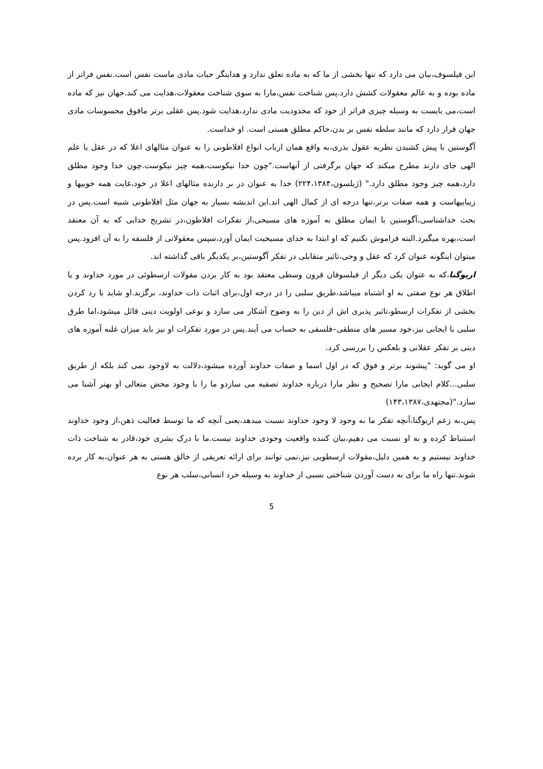این فیلسوف،بیان می دارد که تنها بخشی از ما که به ماده تعلق ندارد و هدایتگر حیات مادی ماست نفس است.نفس فراتر از ماده بوده و به عالم معقولات کشش دارد.پس شناخت نفس،مارا به سوی شناخت معقولات،هدایت می کند.جهان نیز که ماده است،می بایست به وسیله چیزی فراتر از خود که محدودیت مادی ندارد،هدایت شود.پس عقلی برتر مافوق محسوسات مادی جهان قرار دارد که مانند سلطه نفس بر بدن،حاکم مطلق هستی است. او خداست.
آگوستین با پیش کشیدن نظریه عقول بذری،به واقع همان ارباب انواع افلاطونی را به عنوان مثالهای اعلا که در عقل یا علم الهی جای دارند مطرح میکند که جهان برگرفتی از آنهاست."چون خدا نیکوست،همه چیز نیکوست.چون خدا وجود مطلق دارد،همه چیز وجود مطلق دارد." (ژیلسون،۲۲۴،۱۳۸۴) خدا به عنوان در بر دارنده مثالهای اعلا در خود،غایت همه خوبیها و زیباییهاست و همه صفات برتر،تنها درجه ای از کمال الهی اند.این اندیشه بسیار به جهان مثل افلاطونی شبیه است.پس در بحث خداشناسی،آگوستین با ایمان مطلق به آموزه های مسیحی،از تفکرات افلاطون،در تشریح خدایی که به آن معتقد است،بهره میگیرد.البته فراموش نکنیم که او ابتدا به خدای مسیحیت ایمان آورد،سپس معقولاتی از فلسفه را به آن افزود.پس میتوان اینگونه عنوان کرد که عقل و وحی،تاثیر متقابلی در تفکر آگوستین،بر یکدیگر باقی گذاشته اند.
اریوگنا،که به عنوان یکی دیگر از فیلسوفان قرون وسطی معتقد بود به کار بردن مقولات ارسطوئی در مورد خداوند و یا اطلاق هر نوع صفتی به او اشتباه میباشد،طریق سلبی را در درجه اول،برای اثبات ذات خداوند، برگزید.او شاید با رد کردن بخشی از تفکرات ارسطو،تاثیر پذیری اش از دین را به وضوح آشکار می سازد و نوعی اولویت دینی قائل میشود،اما طرق سلبی یا ایجابی نیز،خود مسیر های منطقی–فلسفی به حساب می آیند.پس در مورد تفکرات او نیز باید میزان غلبه آموزه های دینی بر تفکر عقلانی و بلعکس را بررسی کرد.
او می گوید: "پیشوند برتر و فوق که در اول اسما و صفات خداوند آورده میشود،دلالت به لاوجود نمی کند بلکه از طریق سلبی...کلام ایجابی مارا تصحیح و نظر مارا درباره خداوند تصفیه می سازدو ما را با وجود محض متعالی او بهتر آشنا می سازد."(مجتهدی،۱۴۳،۱۳۸۷)
پس،به زعم اریوگنا،آنچه تفکر ما به وجود لا وجود خداوند نسبت میدهد،یعنی آنچه که ما توسط فعالیت ذهن،از وجود خداوند استنباط کرده و به او نسبت می دهیم،بیان کننده واقعیت وجودی خداوند نیست.ما با درک بشری خود،قادر به شناخت ذات خداوند نیستیم و به همین دلیل،مقولات ارسطویی نیز،نمی توانند برای ارائه تعریفی از خالق هستی به هر عنوان،به کار برده شوند.تنها راه ما برای به دست آوردن شناختی نسبی از خداوند به وسیله خرد انسانی،سلب هر نوع
5